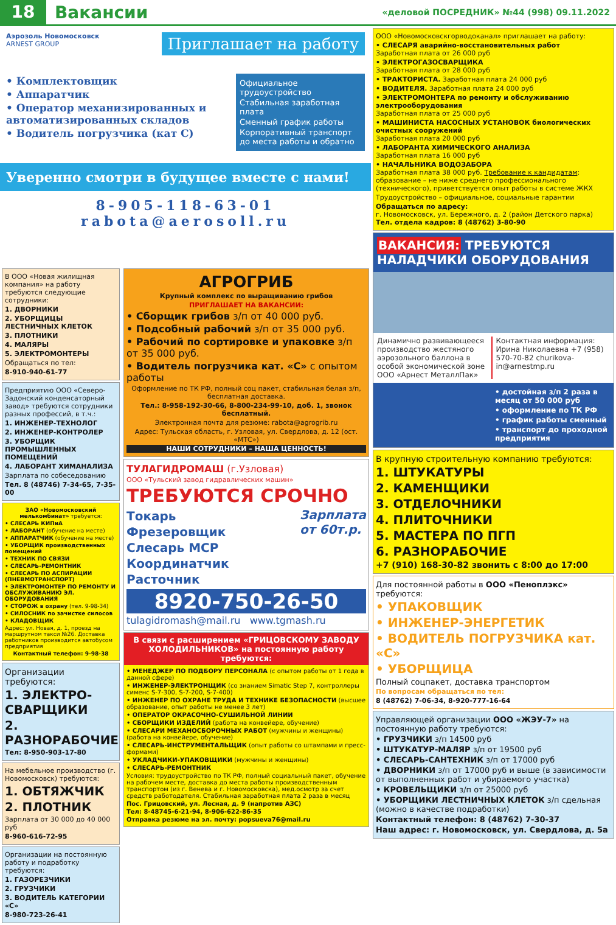18
Вакансии
«деловой ПОСРЕДНИК» №44 (998) 09.11.2022
Аэрозоль Новомосковск
ARNEST GROUP
Приглашает на работу
• Комплектовщик
• Аппаратчик
• Оператор механизированных и автоматизированных складов
• Водитель погрузчика (кат С)
Официальное трудоустройство
Стабильная заработная плата
Сменный график работы
Корпоративный транспорт до места работы и обратно
Уверенно смотри в будущее вместе с нами!
8-905-118-63-01
rabota@aerosoll.ru
В ООО «Новая жилищная компания» на работу требуются следующие сотрудники:
1. ДВОРНИКИ
2. УБОРЩИЦЫ ЛЕСТНИЧНЫХ КЛЕТОК
3. ПЛОТНИКИ
4. МАЛЯРЫ
5. ЭЛЕКТРОМОНТЕРЫ
Обращаться по тел:
8-910-940-61-77
Предприятию ООО «Северо-Задонский конденсаторный завод» требуются сотрудники разных профессий, в т.ч.:
1. ИНЖЕНЕР-ТЕХНОЛОГ
2. ИНЖЕНЕР-КОНТРОЛЕР
3. УБОРЩИК ПРОМЫШЛЕННЫХ ПОМЕЩЕНИЙ
4. ЛАБОРАНТ ХИМАНАЛИЗА
Зарплата по собеседованию
Тел. 8 (48746) 7-34-65, 7-35-00
ЗАО «Новомосковский мелькомбинат» требуется:
• СЛЕСАРЬ КИПиА
• ЛАБОРАНТ (обучение на месте)
• АППАРАТЧИК (обучение на месте)
• УБОРЩИК производственных помещений
• ТЕХНИК ПО СВЯЗИ
• СЛЕСАРЬ-РЕМОНТНИК
• СЛЕСАРЬ ПО АСПИРАЦИИ (ПНЕВМОТРАНСПОРТ)
• ЭЛЕКТРОМОНТЕР ПО РЕМОНТУ И ОБСЛУЖИВАНИЮ ЭЛ. ОБОРУДОВАНИЯ
• СТОРОЖ в охрану (тел. 9-98-34)
• СИЛОСНИК по зачистке силосов
• КЛАДОВЩИК
Адрес: ул. Новая, д. 1, проезд на маршрутном такси №26. Доставка работников производится автобусом предприятия
Контактный телефон: 9-98-38
Организации требуются:
1. ЭЛЕКТРО-СВАРЩИКИ
2. РАЗНОРАБОЧИЕ
Тел: 8-950-903-17-80
На мебельное производство (г. Новомосковск) требуются:
1. ОБТЯЖЧИК
2. ПЛОТНИК
Зарплата от 30 000 до 40 000 руб
8-960-616-72-95
Организации на постоянную работу и подработку требуются:
1. ГАЗОРЕЗЧИКИ
2. ГРУЗЧИКИ
3. ВОДИТЕЛЬ КАТЕГОРИИ «С»
8-980-723-26-41
АГРОГРИБ
Крупный комплекс по выращиванию грибов
ПРИГЛАШАЕТ НА ВАКАНСИИ:
• Сборщик грибов з/п от 40 000 руб.
• Подсобный рабочий з/п от 35 000 руб.
• Рабочий по сортировке и упаковке з/п от 35 000 руб.
• Водитель погрузчика кат. «С» с опытом работы
Оформление по ТК РФ, полный соц пакет, стабильная белая з/п, бесплатная доставка.
Тел.: 8-958-192-30-66, 8-800-234-99-10, доб. 1, звонок бесплатный.
Электронная почта для резюме: rabota@agrogrib.ru
Адрес: Тульская область, г. Узловая, ул. Свердлова, д. 12 (ост. «МТС»)
НАШИ СОТРУДНИКИ – НАША ЦЕННОСТЬ!
ТУЛАГИДРОМАШ (г.Узловая)
ООО «Тульский завод гидравлических машин»
ТРЕБУЮТСЯ СРОЧНО
Токарь
Фрезеровщик
Слесарь МСР
Координатчик
Расточник
Зарплата
от 60т.р.
8920-750-26-50
tulagidromash@mail.ru www.tgmash.ru
В связи с расширением «ГРИЦОВСКОМУ ЗАВОДУ ХОЛОДИЛЬНИКОВ» на постоянную работу требуются:
• МЕНЕДЖЕР ПО ПОДБОРУ ПЕРСОНАЛА (с опытом работы от 1 года в данной сфере)
• ИНЖЕНЕР-ЭЛЕКТРОНЩИК (со знанием Simatic Step 7, контроллеры сименс S-7-300, S-7-200, S-7-400)
• ИНЖЕНЕР ПО ОХРАНЕ ТРУДА И ТЕХНИКЕ БЕЗОПАСНОСТИ (высшее образование, опыт работы не менее 3 лет)
• ОПЕРАТОР ОКРАСОЧНО-СУШИЛЬНОЙ ЛИНИИ
• СБОРЩИКИ ИЗДЕЛИЙ (работа на конвейере, обучение)
• СЛЕСАРИ МЕХАНОСБОРОЧНЫХ РАБОТ (мужчины и женщины) (работа на конвейере, обучение)
• СЛЕСАРЬ-ИНСТРУМЕНТАЛЬЩИК (опыт работы со штампами и пресс-формами)
• УКЛАДЧИКИ-УПАКОВЩИКИ (мужчины и женщины)
• СЛЕСАРЬ-РЕМОНТНИК
Условия: трудоустройство по ТК РФ, полный социальный пакет, обучение на рабочем месте, доставка до места работы производственным транспортом (из г. Венева и г. Новомосковска), мед.осмотр за счет средств работодателя. Стабильная заработная плата 2 раза в месяц
Пос. Грицовский, ул. Лесная, д. 9 (напротив АЗС)
Тел: 8-48745-6-21-94, 8-906-622-86-35
Отправка резюме на эл. почту: popsueva76@mail.ru
ООО «Новомосковскгорводоканал» приглашает на работу:
• СЛЕСАРЯ аварийно-восстановительных работ
Заработная плата от 26 000 руб
• ЭЛЕКТРОГАЗОСВАРЩИКА
Заработная плата от 28 000 руб
• ТРАКТОРИСТА. Заработная плата 24 000 руб
• ВОДИТЕЛЯ. Заработная плата 24 000 руб
• ЭЛЕКТРОМОНТЕРА по ремонту и обслуживанию электрооборудования
Заработная плата от 25 000 руб
• МАШИНИСТА НАСОСНЫХ УСТАНОВОК биологических очистных сооружений
Заработная плата 20 000 руб
• ЛАБОРАНТА ХИМИЧЕСКОГО АНАЛИЗА
Заработная плата 16 000 руб
• НАЧАЛЬНИКА ВОДОЗАБОРА
Заработная плата 38 000 руб. Требование к кандидатам: образование – не ниже среднего профессионального (технического), приветствуется опыт работы в системе ЖКХ
Трудоустройство – официальное, социальные гарантии
Обращаться по адресу:
г. Новомосковск, ул. Бережного, д. 2 (район Детского парка)
Тел. отдела кадров: 8 (48762) 3-80-90
ВАКАНСИЯ: ТРЕБУЮТСЯ НАЛАДЧИКИ ОБОРУДОВАНИЯ
Динамично развивающееся производство жестяного аэрозольного баллона в особой экономической зоне ООО «Арнест МеталлПак»
Контактная информация: Ирина Николаевна +7 (958) 570-70-82 churikova-in@arnestmp.ru
• достойная з/п 2 раза в месяц от 50 000 руб
• оформление по ТК РФ
• график работы сменный
• транспорт до проходной предприятия
В крупную строительную компанию требуются:
1. ШТУКАТУРЫ
2. КАМЕНЩИКИ
3. ОТДЕЛОЧНИКИ
4. ПЛИТОЧНИКИ
5. МАСТЕРА ПО ПГП
6. РАЗНОРАБОЧИЕ
+7 (910) 168-30-82 звонить с 8:00 до 17:00
Для постоянной работы в ООО «Пеноплэкс» требуются:
• УПАКОВЩИК
• ИНЖЕНЕР-ЭНЕРГЕТИК
• ВОДИТЕЛЬ ПОГРУЗЧИКА кат. «С»
• УБОРЩИЦА
Полный соцпакет, доставка транспортом
По вопросам обращаться по тел:
8 (48762) 7-06-34, 8-920-777-16-64
Управляющей организации ООО «ЖЭУ-7» на постоянную работу требуются:
• ГРУЗЧИКИ з/п 14500 руб
• ШТУКАТУР-МАЛЯР з/п от 19500 руб
• СЛЕСАРЬ-САНТЕХНИК з/п от 17000 руб
• ДВОРНИКИ з/п от 17000 руб и выше (в зависимости от выполненных работ и убираемого участка)
• КРОВЕЛЬЩИКИ з/п от 25000 руб
• УБОРЩИКИ ЛЕСТНИЧНЫХ КЛЕТОК з/п сдельная (можно в качестве подработки)
Контактный телефон: 8 (48762) 7-30-37
Наш адрес: г. Новомосковск, ул. Свердлова, д. 5а